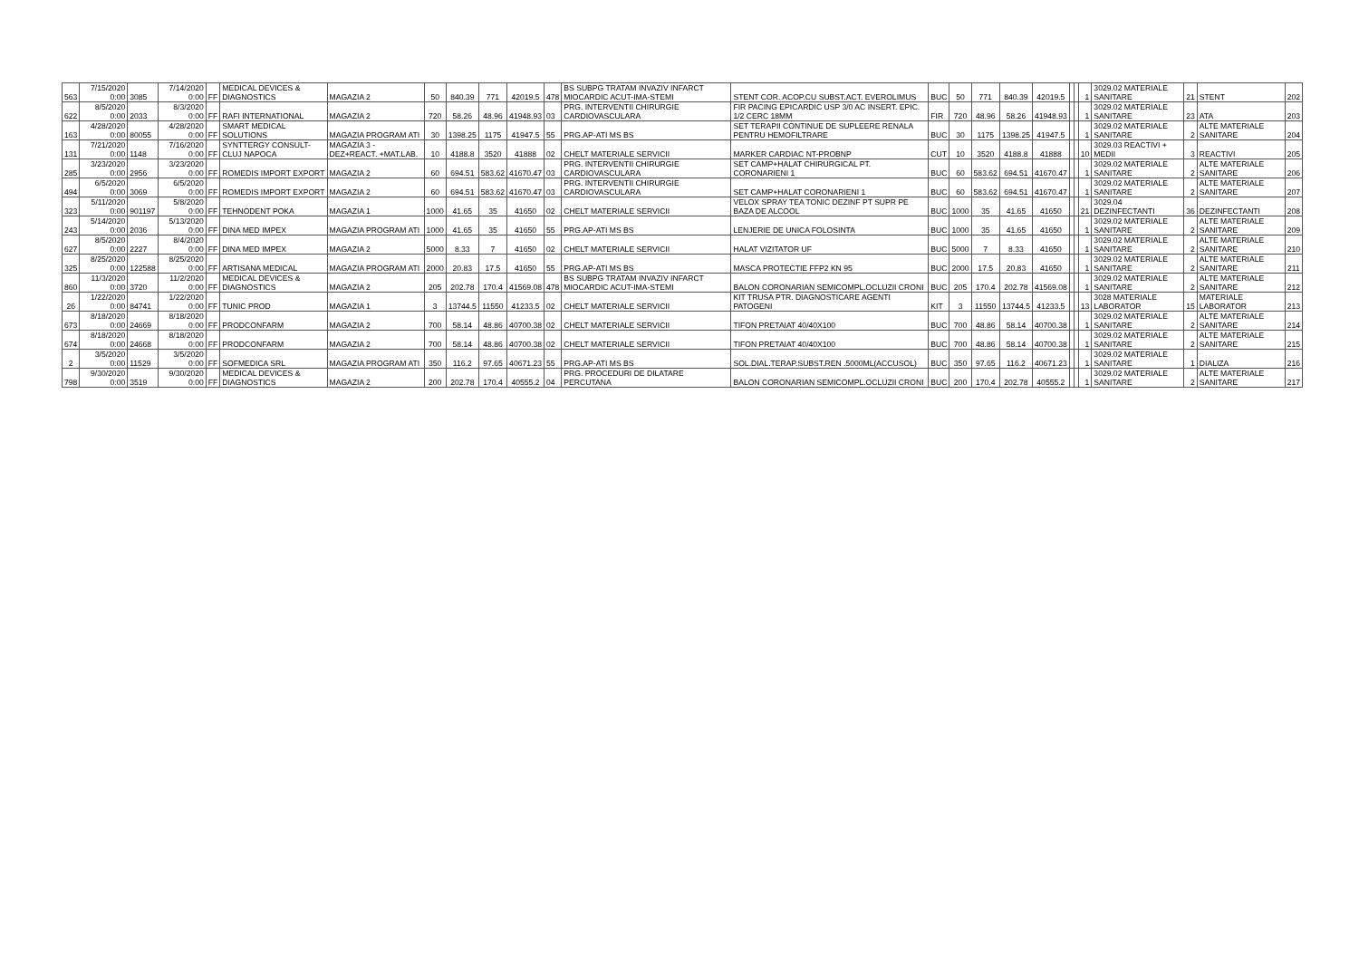| 563 | 7/15/2020 0:00 | 3085 | 7/14/2020 0:00 | FF | MEDICAL DEVICES & DIAGNOSTICS | MAGAZIA 2 | 50 | 840.39 | 771 | 42019.5 | 478 | BS SUBPG TRATAM INVAZIV INFARCT MIOCARDIC ACUT-IMA-STEMI | STENT COR. ACOP.CU SUBST.ACT. EVEROLIMUS | BUC | 50 | 771 | 840.39 | 42019.5 | | | 1 | 3029.02 MATERIALE SANITARE | 21 | STENT | 202 |
| 622 | 8/5/2020 0:00 | 2033 | 8/3/2020 0:00 | FF | RAFI INTERNATIONAL | MAGAZIA 2 | 720 | 58.26 | 48.96 | 41948.93 | 03 | PRG. INTERVENTII CHIRURGIE CARDIOVASCULARA | FIR PACING EPICARDIC USP 3/0 AC INSERT. EPIC. 1/2 CERC 18MM | FIR | 720 | 48.96 | 58.26 | 41948.93 | | | 1 | 3029.02 MATERIALE SANITARE | 23 | ATA | 203 |
| 163 | 4/28/2020 0:00 | 80055 | 4/28/2020 0:00 | FF | SMART MEDICAL SOLUTIONS | MAGAZIA PROGRAM ATI | 30 | 1398.25 | 1175 | 41947.5 | 55 | PRG.AP-ATI MS BS | SET TERAPII CONTINUE DE SUPLEERE RENALA PENTRU HEMOFILTRARE | BUC | 30 | 1175 | 1398.25 | 41947.5 | | | 1 | 3029.02 MATERIALE SANITARE | 2 | ALTE MATERIALE SANITARE | 204 |
| 131 | 7/21/2020 0:00 | 1148 | 7/16/2020 0:00 | FF | SYNTTERGY CONSULT-CLUJ NAPOCA | MAGAZIA 3 - DEZ+REACT. +MAT.LAB. | 10 | 4188.8 | 3520 | 41888 | 02 | CHELT MATERIALE SERVICII | MARKER CARDIAC NT-PROBNP | CUT | 10 | 3520 | 4188.8 | 41888 | | | 10 | 3029.03 REACTIVI + MEDII | 3 | REACTIVI | 205 |
| 285 | 3/23/2020 0:00 | 2956 | 3/23/2020 0:00 | FF | ROMEDIS IMPORT EXPORT | MAGAZIA 2 | 60 | 694.51 | 583.62 | 41670.47 | 03 | PRG. INTERVENTII CHIRURGIE CARDIOVASCULARA | SET CAMP+HALAT CHIRURGICAL PT. CORONARIENI 1 | BUC | 60 | 583.62 | 694.51 | 41670.47 | | | 1 | 3029.02 MATERIALE SANITARE | 2 | ALTE MATERIALE SANITARE | 206 |
| 494 | 6/5/2020 0:00 | 3069 | 6/5/2020 0:00 | FF | ROMEDIS IMPORT EXPORT | MAGAZIA 2 | 60 | 694.51 | 583.62 | 41670.47 | 03 | PRG. INTERVENTII CHIRURGIE CARDIOVASCULARA | SET CAMP+HALAT CORONARIENI 1 | BUC | 60 | 583.62 | 694.51 | 41670.47 | | | 1 | 3029.02 MATERIALE SANITARE | 2 | ALTE MATERIALE SANITARE | 207 |
| 323 | 5/11/2020 0:00 | 901197 | 5/8/2020 0:00 | FF | TEHNODENT POKA | MAGAZIA 1 | 1000 | 41.65 | 35 | 41650 | 02 | CHELT MATERIALE SERVICII | VELOX SPRAY TEA TONIC DEZINF PT SUPR PE BAZA DE ALCOOL | BUC | 1000 | 35 | 41.65 | 41650 | | | 21 | 3029.04 DEZINFECTANTI | 36 | DEZINFECTANTI | 208 |
| 243 | 5/14/2020 0:00 | 2036 | 5/13/2020 0:00 | FF | DINA MED IMPEX | MAGAZIA PROGRAM ATI | 1000 | 41.65 | 35 | 41650 | 55 | PRG.AP-ATI MS BS | LENJERIE DE UNICA FOLOSINTA | BUC | 1000 | 35 | 41.65 | 41650 | | | 1 | 3029.02 MATERIALE SANITARE | 2 | ALTE MATERIALE SANITARE | 209 |
| 627 | 8/5/2020 0:00 | 2227 | 8/4/2020 0:00 | FF | DINA MED IMPEX | MAGAZIA 2 | 5000 | 8.33 | 7 | 41650 | 02 | CHELT MATERIALE SERVICII | HALAT VIZITATOR UF | BUC | 5000 | 7 | 8.33 | 41650 | | | 1 | 3029.02 MATERIALE SANITARE | 2 | ALTE MATERIALE SANITARE | 210 |
| 325 | 8/25/2020 0:00 | 122588 | 8/25/2020 0:00 | FF | ARTISANA MEDICAL | MAGAZIA PROGRAM ATI | 2000 | 20.83 | 17.5 | 41650 | 55 | PRG.AP-ATI MS BS | MASCA PROTECTIE FFP2 KN 95 | BUC | 2000 | 17.5 | 20.83 | 41650 | | | 1 | 3029.02 MATERIALE SANITARE | 2 | ALTE MATERIALE SANITARE | 211 |
| 860 | 11/3/2020 0:00 | 3720 | 11/2/2020 0:00 | FF | MEDICAL DEVICES & DIAGNOSTICS | MAGAZIA 2 | 205 | 202.78 | 170.4 | 41569.08 | 478 | BS SUBPG TRATAM INVAZIV INFARCT MIOCARDIC ACUT-IMA-STEMI | BALON CORONARIAN SEMICOMPL.OCLUZII CRONI | BUC | 205 | 170.4 | 202.78 | 41569.08 | | | 1 | 3029.02 MATERIALE SANITARE | 2 | ALTE MATERIALE SANITARE | 212 |
| 26 | 1/22/2020 0:00 | 84741 | 1/22/2020 0:00 | FF | TUNIC PROD | MAGAZIA 1 | 3 | 13744.5 | 11550 | 41233.5 | 02 | CHELT MATERIALE SERVICII | KIT TRUSA PTR. DIAGNOSTICARE AGENTI PATOGENI | KIT | 3 | 11550 | 13744.5 | 41233.5 | | | 13 | 3028 MATERIALE LABORATOR | 15 | MATERIALE LABORATOR | 213 |
| 673 | 8/18/2020 0:00 | 24669 | 8/18/2020 0:00 | FF | PRODCONFARM | MAGAZIA 2 | 700 | 58.14 | 48.86 | 40700.38 | 02 | CHELT MATERIALE SERVICII | TIFON PRETAIAT 40/40X100 | BUC | 700 | 48.86 | 58.14 | 40700.38 | | | 1 | 3029.02 MATERIALE SANITARE | 2 | ALTE MATERIALE SANITARE | 214 |
| 674 | 8/18/2020 0:00 | 24668 | 8/18/2020 0:00 | FF | PRODCONFARM | MAGAZIA 2 | 700 | 58.14 | 48.86 | 40700.38 | 02 | CHELT MATERIALE SERVICII | TIFON PRETAIAT 40/40X100 | BUC | 700 | 48.86 | 58.14 | 40700.38 | | | 1 | 3029.02 MATERIALE SANITARE | 2 | ALTE MATERIALE SANITARE | 215 |
| 2 | 3/5/2020 0:00 | 11529 | 3/5/2020 0:00 | FF | SOFMEDICA SRL | MAGAZIA PROGRAM ATI | 350 | 116.2 | 97.65 | 40671.23 | 55 | PRG.AP-ATI MS BS | SOL.DIAL.TERAP.SUBST.REN .5000ML(ACCUSOL) | BUC | 350 | 97.65 | 116.2 | 40671.23 | | | 1 | 3029.02 MATERIALE SANITARE | 1 | DIALIZA | 216 |
| 798 | 9/30/2020 0:00 | 3519 | 9/30/2020 0:00 | FF | MEDICAL DEVICES & DIAGNOSTICS | MAGAZIA 2 | 200 | 202.78 | 170.4 | 40555.2 | 04 | PRG. PROCEDURI DE DILATARE PERCUTANA | BALON CORONARIAN SEMICOMPL.OCLUZII CRONI | BUC | 200 | 170.4 | 202.78 | 40555.2 | | | 1 | 3029.02 MATERIALE SANITARE | 2 | ALTE MATERIALE SANITARE | 217 |